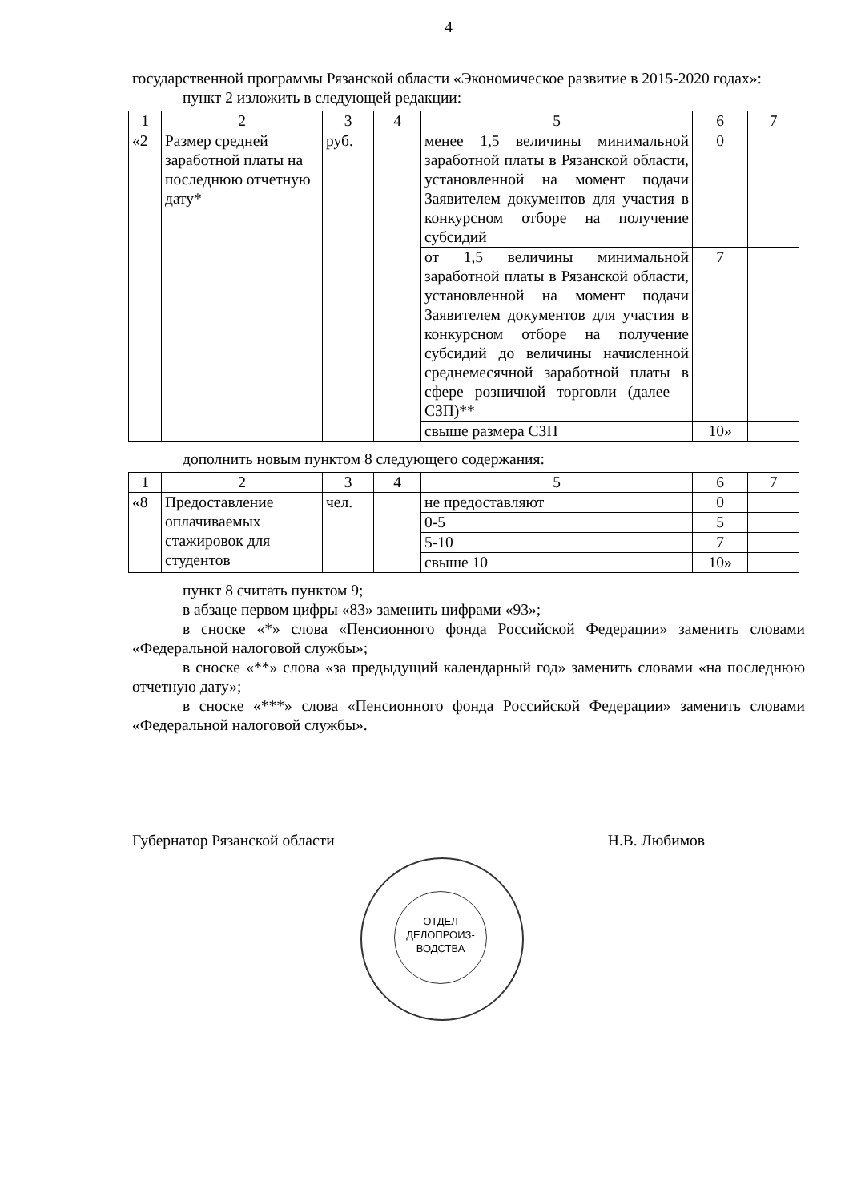4
государственной программы Рязанской области «Экономическое развитие в 2015-2020 годах»:
пункт 2 изложить в следующей редакции:
| 1 | 2 | 3 | 4 | 5 | 6 | 7 |
| «2 | Размер средней заработной платы на последнюю отчетную дату* | руб. | | менее 1,5 величины минимальной заработной платы в Рязанской области, установленной на момент подачи Заявителем документов для участия в конкурсном отборе на получение субсидий | 0 | |
| | | | | от 1,5 величины минимальной заработной платы в Рязанской области, установленной на момент подачи Заявителем документов для участия в конкурсном отборе на получение субсидий до величины начисленной среднемесячной заработной платы в сфере розничной торговли (далее – СЗП)** | 7 | |
| | | | | свыше размера СЗП | 10» | |
дополнить новым пунктом 8 следующего содержания:
| 1 | 2 | 3 | 4 | 5 | 6 | 7 |
| «8 | Предоставление оплачиваемых стажировок для студентов | чел. | | не предоставляют | 0 | |
| | | | | 0-5 | 5 | |
| | | | | 5-10 | 7 | |
| | | | | свыше 10 | 10» | |
пункт 8 считать пунктом 9;
в абзаце первом цифры «83» заменить цифрами «93»;
в сноске «*» слова «Пенсионного фонда Российской Федерации» заменить словами «Федеральной налоговой службы»;
в сноске «**» слова «за предыдущий календарный год» заменить словами «на последнюю отчетную дату»;
в сноске «***» слова «Пенсионного фонда Российской Федерации» заменить словами «Федеральной налоговой службы».
Губернатор Рязанской области Н.В. Любимов
ОТДЕЛ
ДЕЛОПРОИЗ-
ВОДСТВА